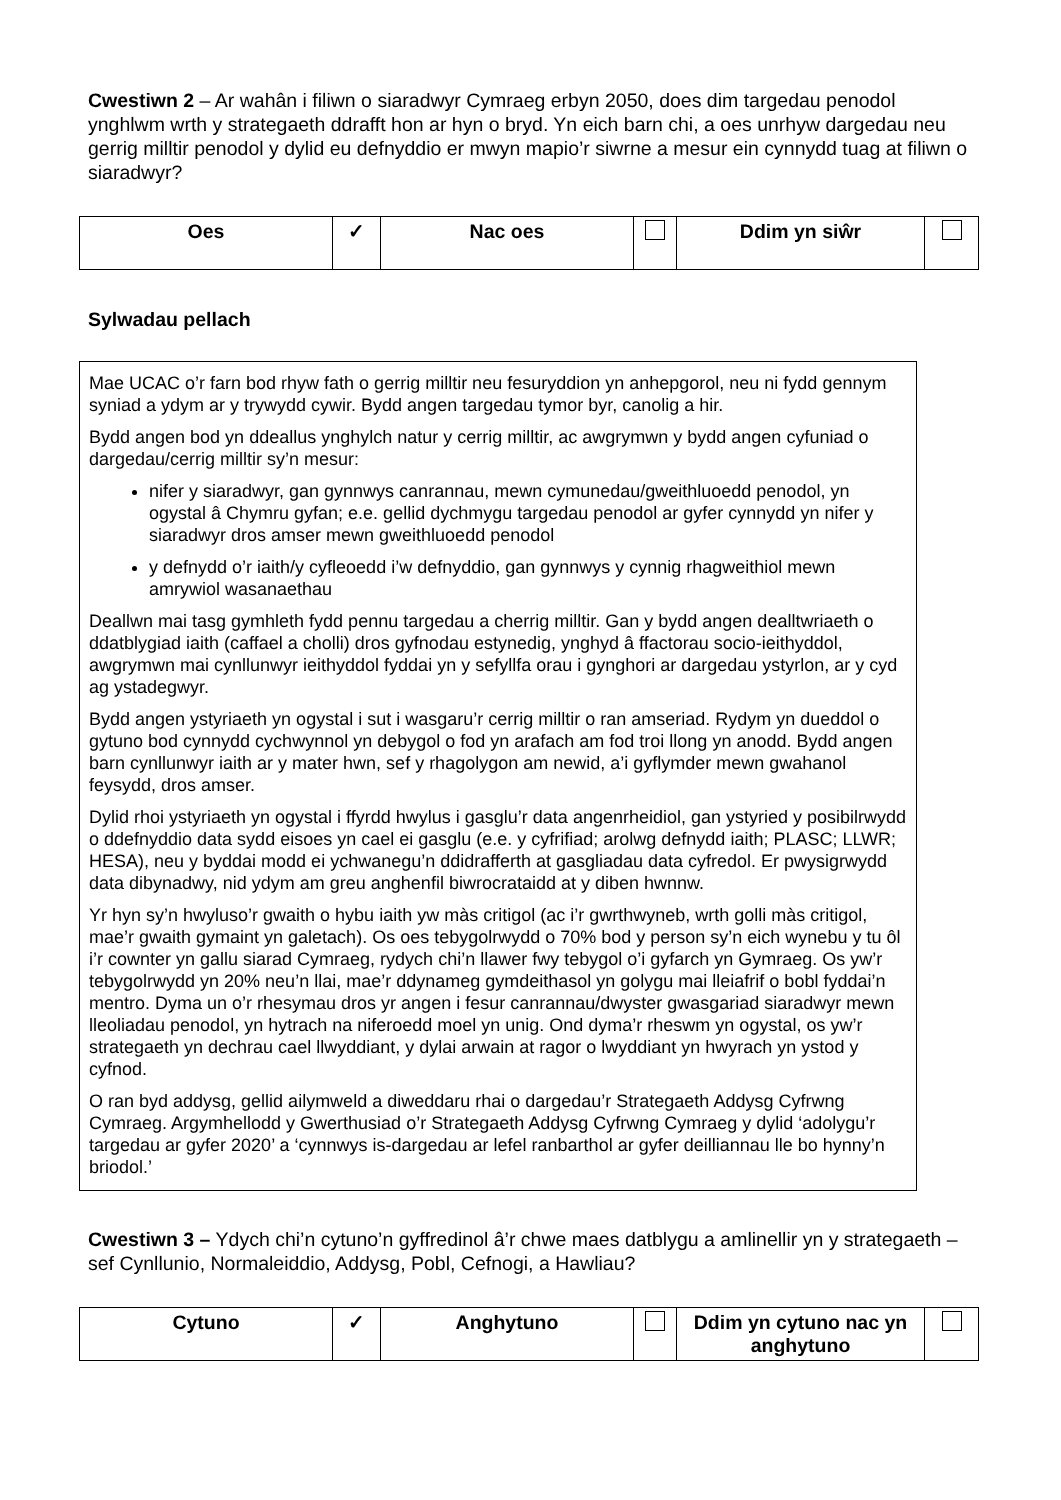Cwestiwn 2 – Ar wahân i filiwn o siaradwyr Cymraeg erbyn 2050, does dim targedau penodol ynghlwm wrth y strategaeth ddrafft hon ar hyn o bryd. Yn eich barn chi, a oes unrhyw dargedau neu gerrig milltir penodol y dylid eu defnyddio er mwyn mapio’r siwrne a mesur ein cynnydd tuag at filiwn o siaradwyr?
| Oes | ✓ | Nac oes | | Ddim yn siŵr | |
Sylwadau pellach
Mae UCAC o’r farn bod rhyw fath o gerrig milltir neu fesuryddion yn anhepgorol, neu ni fydd gennym syniad a ydym ar y trywydd cywir. Bydd angen targedau tymor byr, canolig a hir.
Bydd angen bod yn ddeallus ynghylch natur y cerrig milltir, ac awgrymwn y bydd angen cyfuniad o dargedau/cerrig milltir sy’n mesur:
nifer y siaradwyr, gan gynnwys canrannau, mewn cymunedau/gweithluoedd penodol, yn ogystal â Chymru gyfan; e.e. gellid dychmygu targedau penodol ar gyfer cynnydd yn nifer y siaradwyr dros amser mewn gweithluoedd penodol
y defnydd o’r iaith/y cyfleoedd i’w defnyddio, gan gynnwys y cynnig rhagweithiol mewn amrywiol wasanaethau
Deallwn mai tasg gymhleth fydd pennu targedau a cherrig milltir. Gan y bydd angen dealltwriaeth o ddatblygiad iaith (caffael a cholli) dros gyfnodau estynedig, ynghyd â ffactorau socio-ieithyddol, awgrymwn mai cynllunwyr ieithyddol fyddai yn y sefyllfa orau i gynghori ar dargedau ystyrlon, ar y cyd ag ystadegwyr.
Bydd angen ystyriaeth yn ogystal i sut i wasgaru’r cerrig milltir o ran amseriad. Rydym yn dueddol o gytuno bod cynnydd cychwynnol yn debygol o fod yn arafach am fod troi llong yn anodd. Bydd angen barn cynllunwyr iaith ar y mater hwn, sef y rhagolygon am newid, a’i gyflymder mewn gwahanol feysydd, dros amser.
Dylid rhoi ystyriaeth yn ogystal i ffyrdd hwylus i gasglu’r data angenrheidiol, gan ystyried y posibilrwydd o ddefnyddio data sydd eisoes yn cael ei gasglu (e.e. y cyfrifiad; arolwg defnydd iaith; PLASC; LLWR; HESA), neu y byddai modd ei ychwanegu’n ddidrafferth at gasgliadau data cyfredol. Er pwysigrwydd data dibynadwy, nid ydym am greu anghenfil biwrocrataidd at y diben hwnnw.
Yr hyn sy’n hwyluso’r gwaith o hybu iaith yw màs critigol (ac i’r gwrthwyneb, wrth golli màs critigol, mae’r gwaith gymaint yn galetach). Os oes tebygolrwydd o 70% bod y person sy’n eich wynebu y tu ôl i’r cownter yn gallu siarad Cymraeg, rydych chi’n llawer fwy tebygol o’i gyfarch yn Gymraeg. Os yw’r tebygolrwydd yn 20% neu’n llai, mae’r ddynameg gymdeithasol yn golygu mai lleiafrif o bobl fyddai’n mentro. Dyma un o’r rhesymau dros yr angen i fesur canrannau/dwyster gwasgariad siaradwyr mewn lleoliadau penodol, yn hytrach na niferoedd moel yn unig. Ond dyma’r rheswm yn ogystal, os yw’r strategaeth yn dechrau cael llwyddiant, y dylai arwain at ragor o lwyddiant yn hwyrach yn ystod y cyfnod.
O ran byd addysg, gellid ailymweld a diweddaru rhai o dargedau’r Strategaeth Addysg Cyfrwng Cymraeg. Argymhellodd y Gwerthusiad o’r Strategaeth Addysg Cyfrwng Cymraeg y dylid ‘adolygu’r targedau ar gyfer 2020’ a ‘cynnwys is-dargedau ar lefel ranbarthol ar gyfer deilliannau lle bo hynny’n briodol.’
Cwestiwn 3 – Ydych chi’n cytuno’n gyffredinol â’r chwe maes datblygu a amlinellir yn y strategaeth – sef Cynllunio, Normaleiddio, Addysg, Pobl, Cefnogi, a Hawliau?
| Cytuno | ✓ | Anghytuno | | Ddim yn cytuno nac yn anghytuno | |